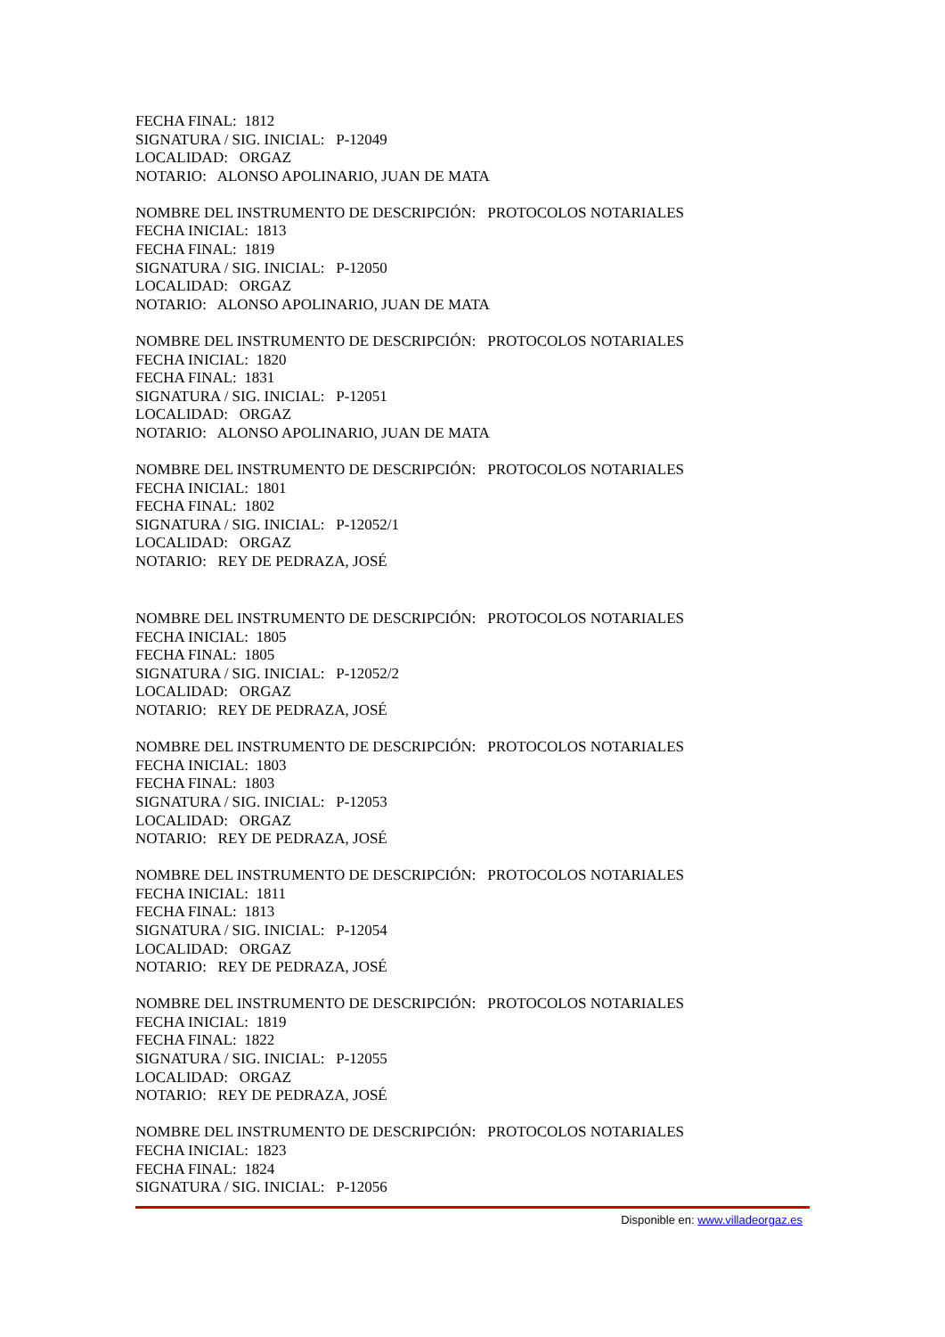FECHA FINAL: 1812
SIGNATURA / SIG. INICIAL: P-12049
LOCALIDAD: ORGAZ
NOTARIO: ALONSO APOLINARIO, JUAN DE MATA
NOMBRE DEL INSTRUMENTO DE DESCRIPCIÓN: PROTOCOLOS NOTARIALES
FECHA INICIAL: 1813
FECHA FINAL: 1819
SIGNATURA / SIG. INICIAL: P-12050
LOCALIDAD: ORGAZ
NOTARIO: ALONSO APOLINARIO, JUAN DE MATA
NOMBRE DEL INSTRUMENTO DE DESCRIPCIÓN: PROTOCOLOS NOTARIALES
FECHA INICIAL: 1820
FECHA FINAL: 1831
SIGNATURA / SIG. INICIAL: P-12051
LOCALIDAD: ORGAZ
NOTARIO: ALONSO APOLINARIO, JUAN DE MATA
NOMBRE DEL INSTRUMENTO DE DESCRIPCIÓN: PROTOCOLOS NOTARIALES
FECHA INICIAL: 1801
FECHA FINAL: 1802
SIGNATURA / SIG. INICIAL: P-12052/1
LOCALIDAD: ORGAZ
NOTARIO: REY DE PEDRAZA, JOSÉ
NOMBRE DEL INSTRUMENTO DE DESCRIPCIÓN: PROTOCOLOS NOTARIALES
FECHA INICIAL: 1805
FECHA FINAL: 1805
SIGNATURA / SIG. INICIAL: P-12052/2
LOCALIDAD: ORGAZ
NOTARIO: REY DE PEDRAZA, JOSÉ
NOMBRE DEL INSTRUMENTO DE DESCRIPCIÓN: PROTOCOLOS NOTARIALES
FECHA INICIAL: 1803
FECHA FINAL: 1803
SIGNATURA / SIG. INICIAL: P-12053
LOCALIDAD: ORGAZ
NOTARIO: REY DE PEDRAZA, JOSÉ
NOMBRE DEL INSTRUMENTO DE DESCRIPCIÓN: PROTOCOLOS NOTARIALES
FECHA INICIAL: 1811
FECHA FINAL: 1813
SIGNATURA / SIG. INICIAL: P-12054
LOCALIDAD: ORGAZ
NOTARIO: REY DE PEDRAZA, JOSÉ
NOMBRE DEL INSTRUMENTO DE DESCRIPCIÓN: PROTOCOLOS NOTARIALES
FECHA INICIAL: 1819
FECHA FINAL: 1822
SIGNATURA / SIG. INICIAL: P-12055
LOCALIDAD: ORGAZ
NOTARIO: REY DE PEDRAZA, JOSÉ
NOMBRE DEL INSTRUMENTO DE DESCRIPCIÓN: PROTOCOLOS NOTARIALES
FECHA INICIAL: 1823
FECHA FINAL: 1824
SIGNATURA / SIG. INICIAL: P-12056
Disponible en: www.villadeorgaz.es